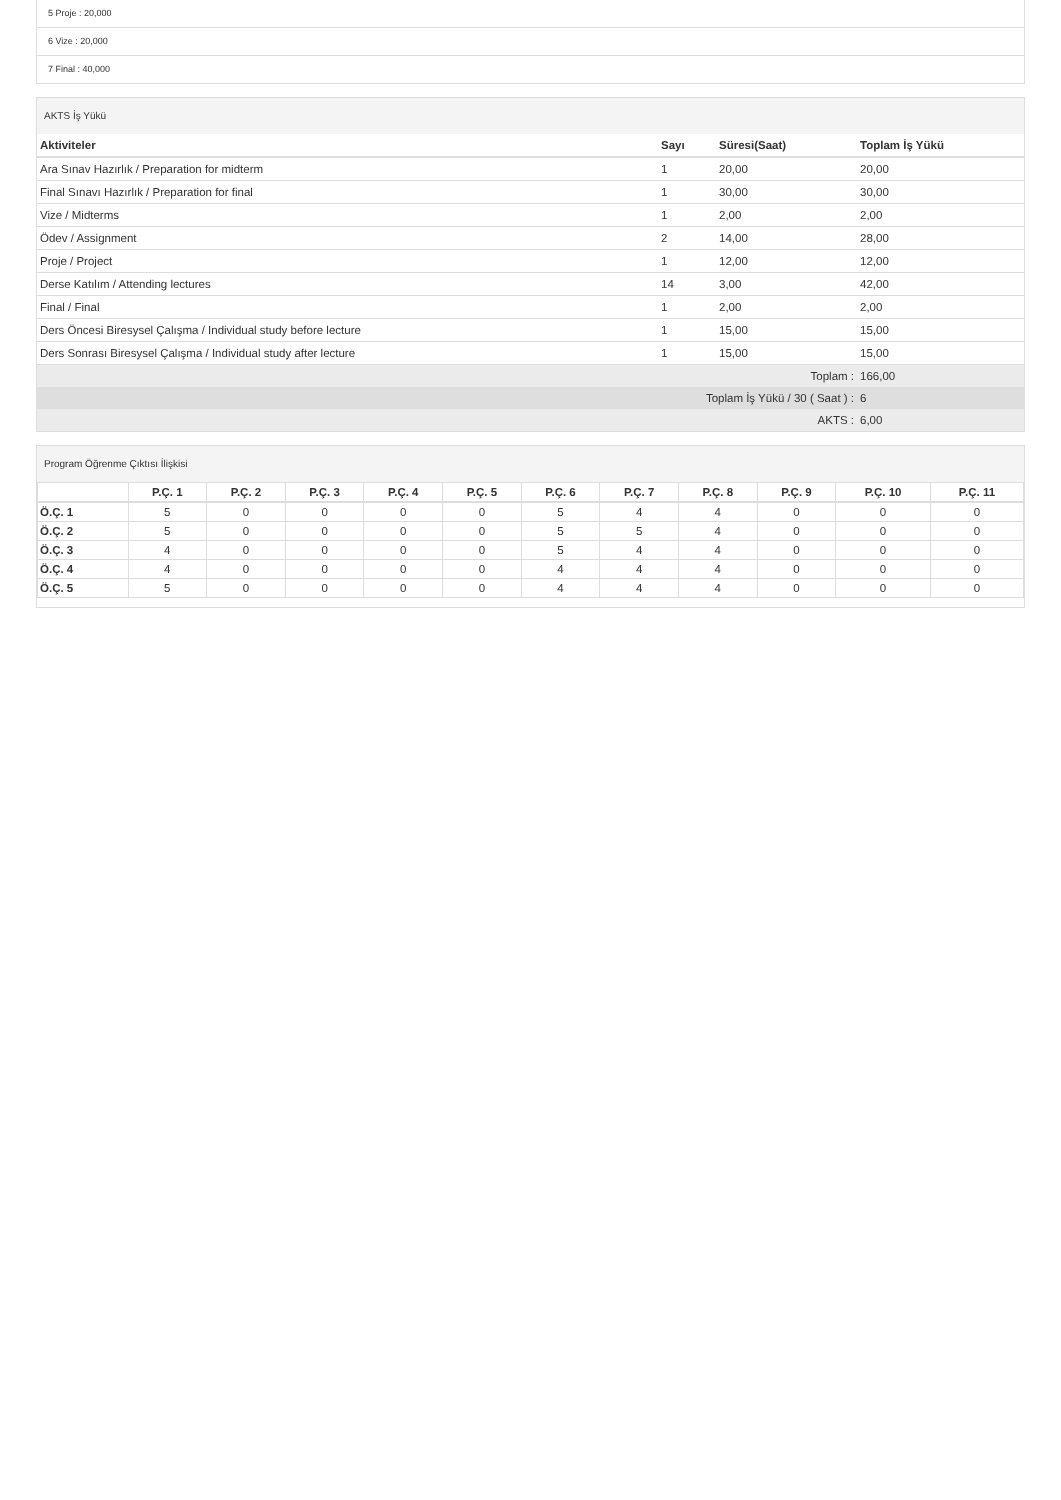5 Proje : 20,000
6 Vize : 20,000
7 Final : 40,000
AKTS İş Yükü
| Aktiviteler | Sayı | Süresi(Saat) | Toplam İş Yükü |
| --- | --- | --- | --- |
| Ara Sınav Hazırlık / Preparation for midterm | 1 | 20,00 | 20,00 |
| Final Sınavı Hazırlık / Preparation for final | 1 | 30,00 | 30,00 |
| Vize / Midterms | 1 | 2,00 | 2,00 |
| Ödev / Assignment | 2 | 14,00 | 28,00 |
| Proje / Project | 1 | 12,00 | 12,00 |
| Derse Katılım / Attending lectures | 14 | 3,00 | 42,00 |
| Final / Final | 1 | 2,00 | 2,00 |
| Ders Öncesi Biresysel Çalışma / Individual study before lecture | 1 | 15,00 | 15,00 |
| Ders Sonrası Biresysel Çalışma / Individual study after lecture | 1 | 15,00 | 15,00 |
| Toplam : | | | 166,00 |
| Toplam İş Yükü / 30 ( Saat ) : | | | 6 |
| AKTS : | | | 6,00 |
Program Öğrenme Çıktısı İlişkisi
| | P.Ç. 1 | P.Ç. 2 | P.Ç. 3 | P.Ç. 4 | P.Ç. 5 | P.Ç. 6 | P.Ç. 7 | P.Ç. 8 | P.Ç. 9 | P.Ç. 10 | P.Ç. 11 |
| --- | --- | --- | --- | --- | --- | --- | --- | --- | --- | --- | --- |
| Ö.Ç. 1 | 5 | 0 | 0 | 0 | 0 | 5 | 4 | 4 | 0 | 0 | 0 |
| Ö.Ç. 2 | 5 | 0 | 0 | 0 | 0 | 5 | 5 | 4 | 0 | 0 | 0 |
| Ö.Ç. 3 | 4 | 0 | 0 | 0 | 0 | 5 | 4 | 4 | 0 | 0 | 0 |
| Ö.Ç. 4 | 4 | 0 | 0 | 0 | 0 | 4 | 4 | 4 | 0 | 0 | 0 |
| Ö.Ç. 5 | 5 | 0 | 0 | 0 | 0 | 4 | 4 | 4 | 0 | 0 | 0 |